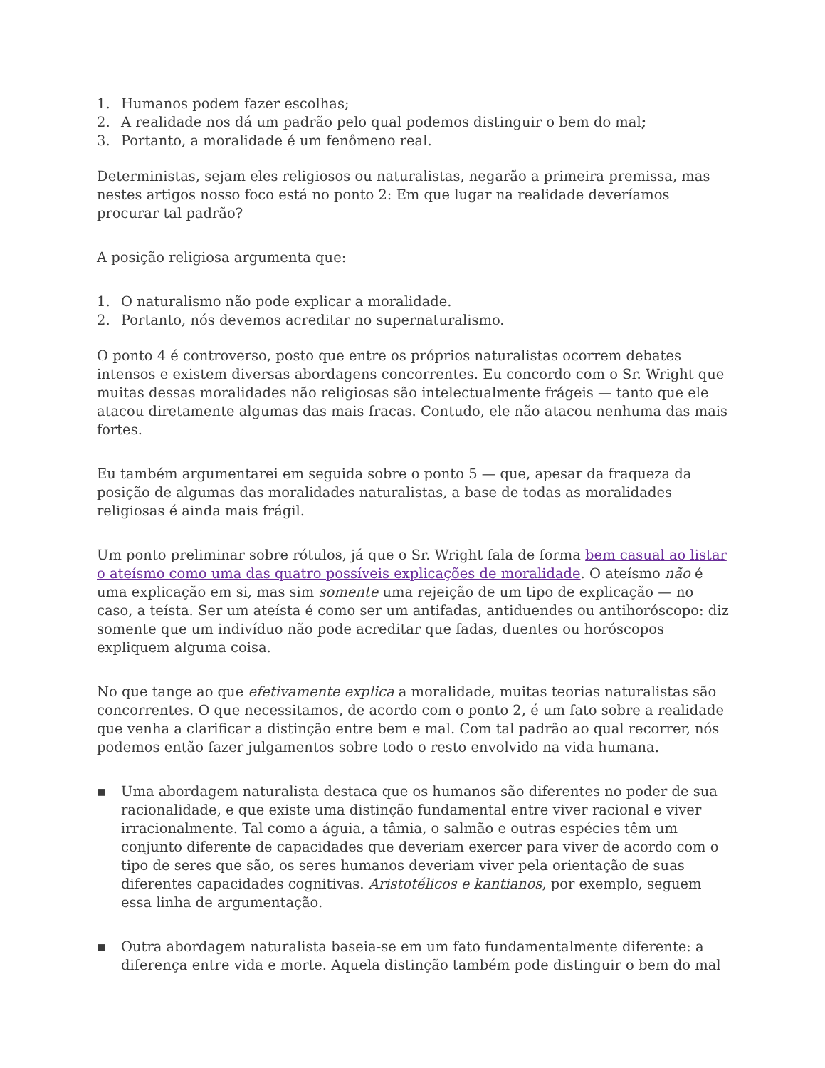1. Humanos podem fazer escolhas;
2. A realidade nos dá um padrão pelo qual podemos distinguir o bem do mal;
3. Portanto, a moralidade é um fenômeno real.
Deterministas, sejam eles religiosos ou naturalistas, negarão a primeira premissa, mas nestes artigos nosso foco está no ponto 2: Em que lugar na realidade deveríamos procurar tal padrão?
A posição religiosa argumenta que:
1. O naturalismo não pode explicar a moralidade.
2. Portanto, nós devemos acreditar no supernaturalismo.
O ponto 4 é controverso, posto que entre os próprios naturalistas ocorrem debates intensos e existem diversas abordagens concorrentes. Eu concordo com o Sr. Wright que muitas dessas moralidades não religiosas são intelectualmente frágeis — tanto que ele atacou diretamente algumas das mais fracas. Contudo, ele não atacou nenhuma das mais fortes.
Eu também argumentarei em seguida sobre o ponto 5 — que, apesar da fraqueza da posição de algumas das moralidades naturalistas, a base de todas as moralidades religiosas é ainda mais frágil.
Um ponto preliminar sobre rótulos, já que o Sr. Wright fala de forma bem casual ao listar o ateísmo como uma das quatro possíveis explicações de moralidade. O ateísmo não é uma explicação em si, mas sim somente uma rejeição de um tipo de explicação — no caso, a teísta. Ser um ateísta é como ser um antifadas, antiduendes ou antihoróscopo: diz somente que um indivíduo não pode acreditar que fadas, duentes ou horóscopos expliquem alguma coisa.
No que tange ao que efetivamente explica a moralidade, muitas teorias naturalistas são concorrentes. O que necessitamos, de acordo com o ponto 2, é um fato sobre a realidade que venha a clarificar a distinção entre bem e mal. Com tal padrão ao qual recorrer, nós podemos então fazer julgamentos sobre todo o resto envolvido na vida humana.
▪ Uma abordagem naturalista destaca que os humanos são diferentes no poder de sua racionalidade, e que existe uma distinção fundamental entre viver racional e viver irracionalmente. Tal como a águia, a tâmia, o salmão e outras espécies têm um conjunto diferente de capacidades que deveriam exercer para viver de acordo com o tipo de seres que são, os seres humanos deveriam viver pela orientação de suas diferentes capacidades cognitivas. Aristotélicos e kantianos, por exemplo, seguem essa linha de argumentação.
▪ Outra abordagem naturalista baseia-se em um fato fundamentalmente diferente: a diferença entre vida e morte. Aquela distinção também pode distinguir o bem do mal